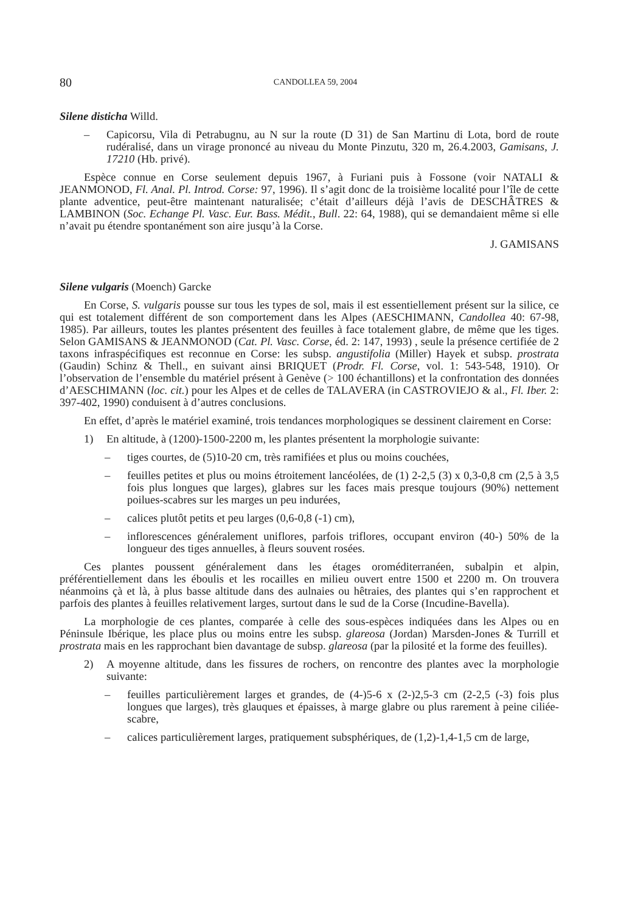80 CANDOLLEA 59, 2004
Silene disticha Willd.
– Capicorsu, Vila di Petrabugnu, au N sur la route (D 31) de San Martinu di Lota, bord de route rudéralisé, dans un virage prononcé au niveau du Monte Pinzutu, 320 m, 26.4.2003, Gamisans, J. 17210 (Hb. privé).
Espèce connue en Corse seulement depuis 1967, à Furiani puis à Fossone (voir NATALI & JEANMONOD, Fl. Anal. Pl. Introd. Corse: 97, 1996). Il s’agit donc de la troisième localité pour l’île de cette plante adventice, peut-être maintenant naturalisée; c’était d’ailleurs déjà l’avis de DESCHÂTRES & LAMBINON (Soc. Echange Pl. Vasc. Eur. Bass. Médit., Bull. 22: 64, 1988), qui se demandaient même si elle n’avait pu étendre spontanément son aire jusqu’à la Corse.
J. GAMISANS
Silene vulgaris (Moench) Garcke
En Corse, S. vulgaris pousse sur tous les types de sol, mais il est essentiellement présent sur la silice, ce qui est totalement différent de son comportement dans les Alpes (AESCHIMANN, Candollea 40: 67-98, 1985). Par ailleurs, toutes les plantes présentent des feuilles à face totalement glabre, de même que les tiges. Selon GAMISANS & JEANMONOD (Cat. Pl. Vasc. Corse, éd. 2: 147, 1993) , seule la présence certifiée de 2 taxons infraspécifiques est reconnue en Corse: les subsp. angustifolia (Miller) Hayek et subsp. prostrata (Gaudin) Schinz & Thell., en suivant ainsi BRIQUET (Prodr. Fl. Corse, vol. 1: 543-548, 1910). Or l’observation de l’ensemble du matériel présent à Genève (> 100 échantillons) et la confrontation des données d’AESCHIMANN (loc. cit.) pour les Alpes et de celles de TALAVERA (in CASTROVIEJO & al., Fl. Iber. 2: 397-402, 1990) conduisent à d’autres conclusions.
En effet, d’après le matériel examiné, trois tendances morphologiques se dessinent clairement en Corse:
1) En altitude, à (1200)-1500-2200 m, les plantes présentent la morphologie suivante:
– tiges courtes, de (5)10-20 cm, très ramifiées et plus ou moins couchées,
– feuilles petites et plus ou moins étroitement lancéolées, de (1) 2-2,5 (3) x 0,3-0,8 cm (2,5 à 3,5 fois plus longues que larges), glabres sur les faces mais presque toujours (90%) nettement poilues-scabres sur les marges un peu indurées,
– calices plutôt petits et peu larges (0,6-0,8 (-1) cm),
– inflorescences généralement uniflores, parfois triflores, occupant environ (40-) 50% de la longueur des tiges annuelles, à fleurs souvent rosées.
Ces plantes poussent généralement dans les étages oroméditerranéen, subalpin et alpin, préférentiellement dans les éboulis et les rocailles en milieu ouvert entre 1500 et 2200 m. On trouvera néanmoins çà et là, à plus basse altitude dans des aulnaies ou hêtraies, des plantes qui s’en rapprochent et parfois des plantes à feuilles relativement larges, surtout dans le sud de la Corse (Incudine-Bavella).
La morphologie de ces plantes, comparée à celle des sous-espèces indiquées dans les Alpes ou en Péninsule Ibérique, les place plus ou moins entre les subsp. glareosa (Jordan) Marsden-Jones & Turrill et prostrata mais en les rapprochant bien davantage de subsp. glareosa (par la pilosité et la forme des feuilles).
2) A moyenne altitude, dans les fissures de rochers, on rencontre des plantes avec la morphologie suivante:
– feuilles particulièrement larges et grandes, de (4-)5-6 x (2-)2,5-3 cm (2-2,5 (-3) fois plus longues que larges), très glauques et épaisses, à marge glabre ou plus rarement à peine ciliée-scabre,
– calices particulièrement larges, pratiquement subsphériques, de (1,2)-1,4-1,5 cm de large,